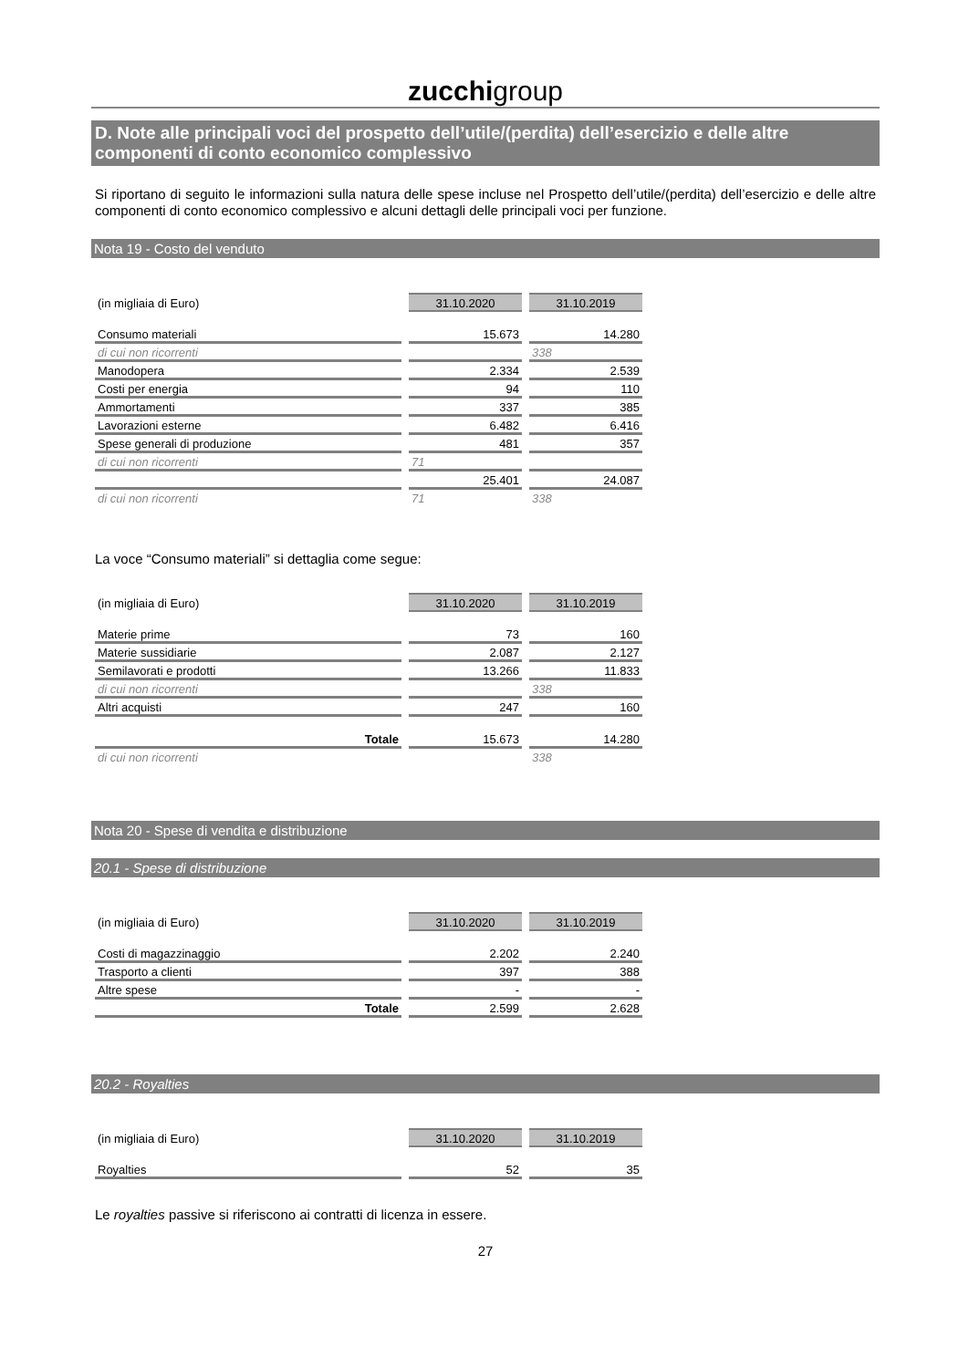zucchigroup
D. Note alle principali voci del prospetto dell’utile/(perdita) dell’esercizio e delle altre componenti di conto economico complessivo
Si riportano di seguito le informazioni sulla natura delle spese incluse nel Prospetto dell’utile/(perdita) dell’esercizio e delle altre componenti di conto economico complessivo e alcuni dettagli delle principali voci per funzione.
Nota 19 - Costo del venduto
| (in migliaia di Euro) | 31.10.2020 | 31.10.2019 |
| Consumo materiali | 15.673 | 14.280 |
| di cui non ricorrenti | | 338 |
| Manodopera | 2.334 | 2.539 |
| Costi per energia | 94 | 110 |
| Ammortamenti | 337 | 385 |
| Lavorazioni esterne | 6.482 | 6.416 |
| Spese generali di produzione | 481 | 357 |
| di cui non ricorrenti | 71 | |
| | 25.401 | 24.087 |
| di cui non ricorrenti | 71 | 338 |
La voce “Consumo materiali” si dettaglia come segue:
| (in migliaia di Euro) | 31.10.2020 | 31.10.2019 |
| Materie prime | 73 | 160 |
| Materie sussidiarie | 2.087 | 2.127 |
| Semilavorati e prodotti | 13.266 | 11.833 |
| di cui non ricorrenti | | 338 |
| Altri acquisti | 247 | 160 |
| Totale | 15.673 | 14.280 |
| di cui non ricorrenti | | 338 |
Nota 20 - Spese di vendita e distribuzione
20.1 - Spese di distribuzione
| (in migliaia di Euro) | 31.10.2020 | 31.10.2019 |
| Costi di magazzinaggio | 2.202 | 2.240 |
| Trasporto a clienti | 397 | 388 |
| Altre spese | - | - |
| Totale | 2.599 | 2.628 |
20.2 - Royalties
| (in migliaia di Euro) | 31.10.2020 | 31.10.2019 |
| Royalties | 52 | 35 |
Le royalties passive si riferiscono ai contratti di licenza in essere.
27